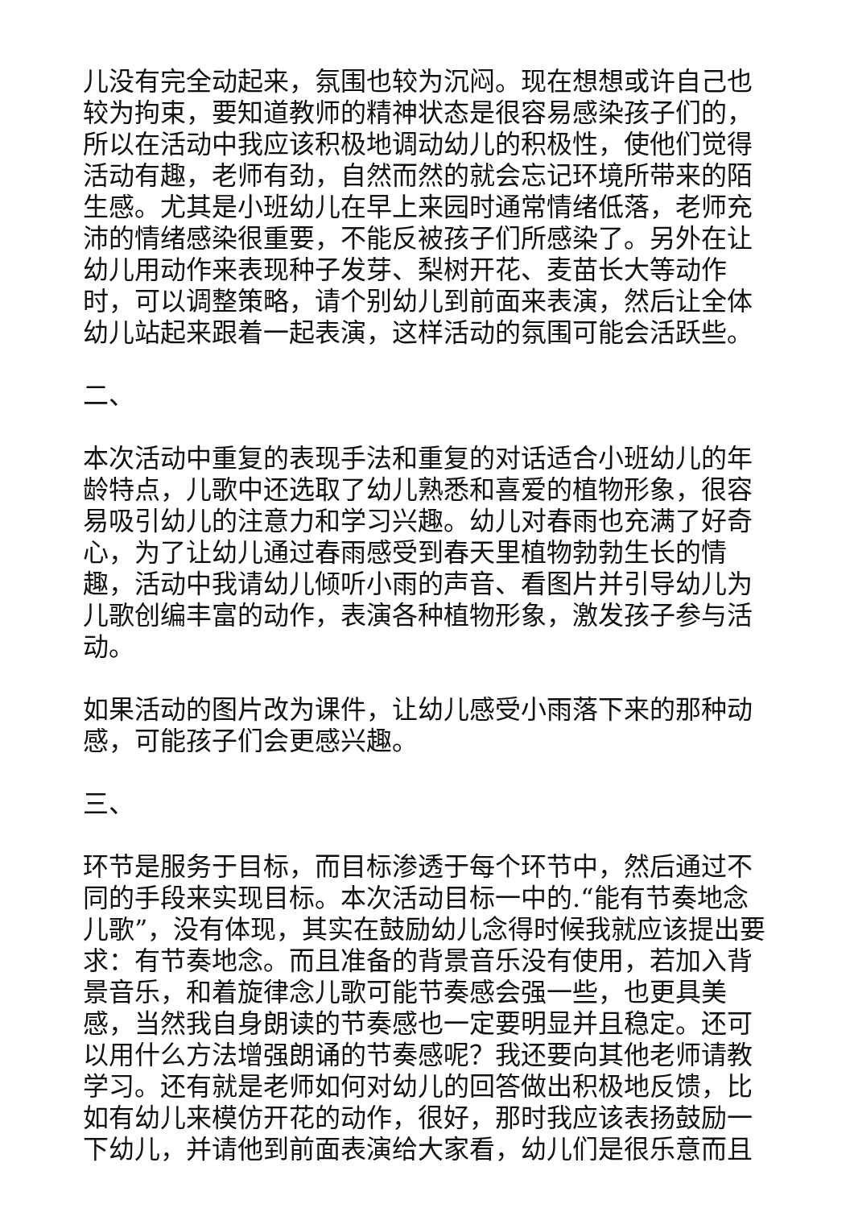儿没有完全动起来，氛围也较为沉闷。现在想想或许自己也较为拘束，要知道教师的精神状态是很容易感染孩子们的，所以在活动中我应该积极地调动幼儿的积极性，使他们觉得活动有趣，老师有劲，自然而然的就会忘记环境所带来的陌生感。尤其是小班幼儿在早上来园时通常情绪低落，老师充沛的情绪感染很重要，不能反被孩子们所感染了。另外在让幼儿用动作来表现种子发芽、梨树开花、麦苗长大等动作时，可以调整策略，请个别幼儿到前面来表演，然后让全体幼儿站起来跟着一起表演，这样活动的氛围可能会活跃些。
二、
本次活动中重复的表现手法和重复的对话适合小班幼儿的年龄特点，儿歌中还选取了幼儿熟悉和喜爱的植物形象，很容易吸引幼儿的注意力和学习兴趣。幼儿对春雨也充满了好奇心，为了让幼儿通过春雨感受到春天里植物勃勃生长的情趣，活动中我请幼儿倾听小雨的声音、看图片并引导幼儿为儿歌创编丰富的动作，表演各种植物形象，激发孩子参与活动。
如果活动的图片改为课件，让幼儿感受小雨落下来的那种动感，可能孩子们会更感兴趣。
三、
环节是服务于目标，而目标渗透于每个环节中，然后通过不同的手段来实现目标。本次活动目标一中的.“能有节奏地念儿歌”，没有体现，其实在鼓励幼儿念得时候我就应该提出要求：有节奏地念。而且准备的背景音乐没有使用，若加入背景音乐，和着旋律念儿歌可能节奏感会强一些，也更具美感，当然我自身朗读的节奏感也一定要明显并且稳定。还可以用什么方法增强朗诵的节奏感呢？我还要向其他老师请教学习。还有就是老师如何对幼儿的回答做出积极地反馈，比如有幼儿来模仿开花的动作，很好，那时我应该表扬鼓励一下幼儿，并请他到前面表演给大家看，幼儿们是很乐意而且